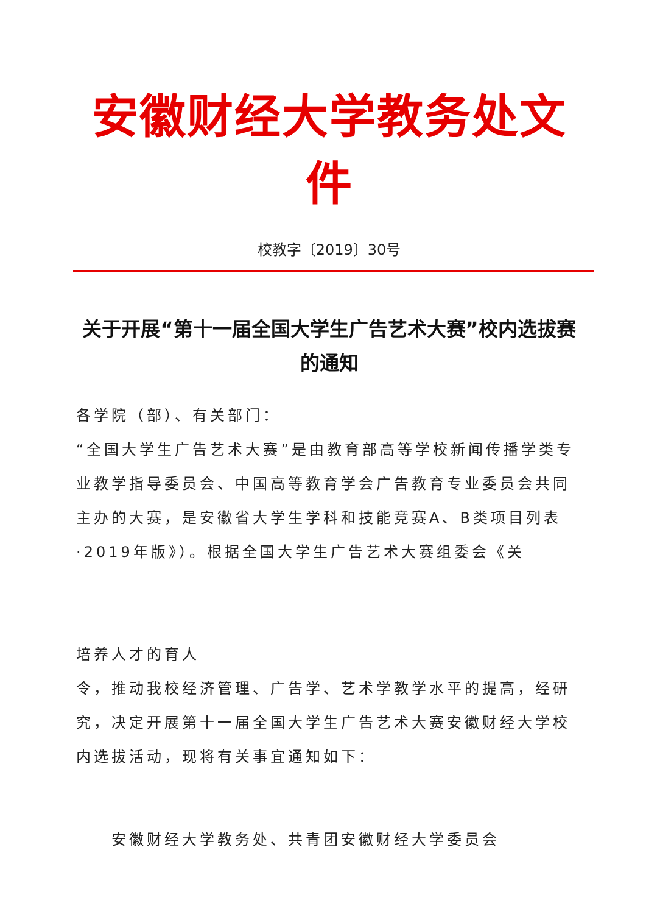安徽财经大学教务处文件
校教字〔2019〕30号
关于开展“第十一届全国大学生广告艺术大赛”校内选拔赛的通知
各学院（部）、有关部门：
“全国大学生广告艺术大赛”是由教育部高等学校新闻传播学类专业教学指导委员会、中国高等教育学会广告教育专业委员会共同主办的大赛，是安徽省大学生学科和技能竞赛A、B类项目列表·2019年版》）。根据全国大学生广告艺术大赛组委会《关
培养人才的育人
令，推动我校经济管理、广告学、艺术学教学水平的提高，经研究，决定开展第十一届全国大学生广告艺术大赛安徽财经大学校内选拔活动，现将有关事宜通知如下：
安徽财经大学教务处、共青团安徽财经大学委员会